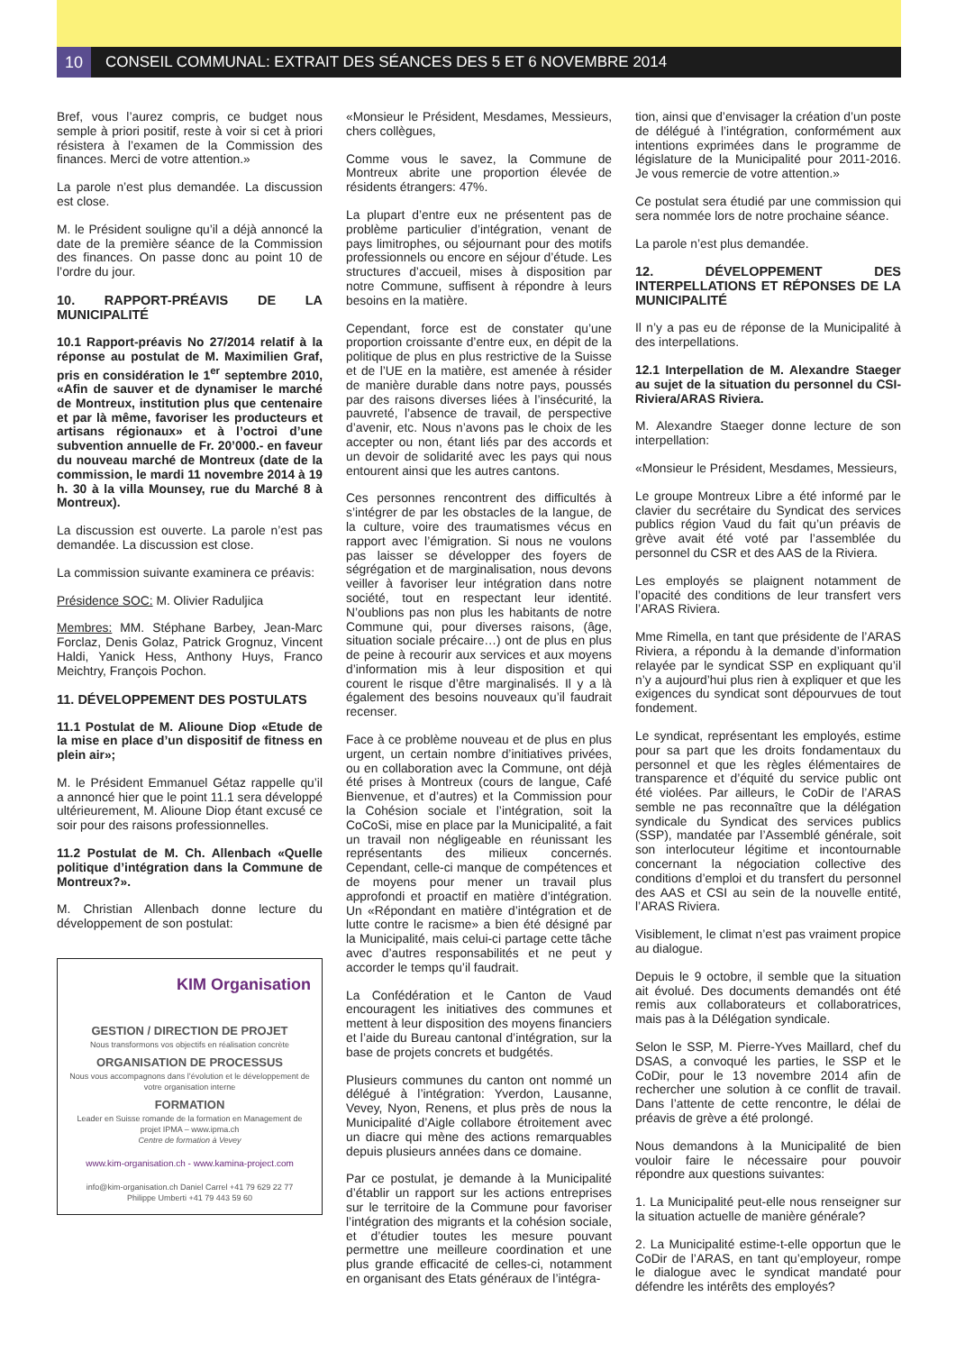10
CONSEIL COMMUNAL: EXTRAIT DES SÉANCES DES 5 ET 6 NOVEMBRE 2014
Bref, vous l’aurez compris, ce budget nous semple à priori positif, reste à voir si cet à priori résistera à l’examen de la Commission des finances. Merci de votre attention.»
La parole n’est plus demandée. La discussion est close.
M. le Président souligne qu’il a déjà annoncé la date de la première séance de la Commission des finances. On passe donc au point 10 de l’ordre du jour.
10. RAPPORT-PRÉAVIS DE LA MUNICIPALITÉ
10.1 Rapport-préavis No 27/2014 relatif à la réponse au postulat de M. Maximilien Graf, pris en considération le 1<sup>er</sup> septembre 2010, «Afin de sauver et de dynamiser le marché de Montreux, institution plus que centenaire et par là même, favoriser les producteurs et artisans régionaux» et à l’octroi d’une subvention annuelle de Fr. 20’000.- en faveur du nouveau marché de Montreux (date de la commission, le mardi 11 novembre 2014 à 19 h. 30 à la villa Mounsey, rue du Marché 8 à Montreux).
La discussion est ouverte. La parole n’est pas demandée. La discussion est close.
La commission suivante examinera ce préavis:
Présidence SOC: M. Olivier Raduljica
Membres: MM. Stéphane Barbey, Jean-Marc Forclaz, Denis Golaz, Patrick Grognuz, Vincent Haldi, Yanick Hess, Anthony Huys, Franco Meichtry, François Pochon.
11. DÉVELOPPEMENT DES POSTULATS
11.1 Postulat de M. Alioune Diop «Etude de la mise en place d’un dispositif de fitness en plein air»;
M. le Président Emmanuel Gétaz rappelle qu’il a annoncé hier que le point 11.1 sera développé ultérieurement, M. Alioune Diop étant excusé ce soir pour des raisons professionnelles.
11.2 Postulat de M. Ch. Allenbach «Quelle politique d’intégration dans la Commune de Montreux?».
M. Christian Allenbach donne lecture du développement de son postulat:
KIM Organisation
GESTION / DIRECTION DE PROJET
Nous transformons vos objectifs en réalisation concrète
ORGANISATION DE PROCESSUS
Nous vous accompagnons dans l’évolution et le développement de votre organisation interne
FORMATION
Leader en Suisse romande de la formation en Management de projet IPMA – www.ipma.ch
Centre de formation à Vevey
www.kim-organisation.ch - www.kamina-project.com
info@kim-organisation.ch Daniel Carrel +41 79 629 22 77
Philippe Umberti +41 79 443 59 60
«Monsieur le Président, Mesdames, Messieurs, chers collègues,
Comme vous le savez, la Commune de Montreux abrite une proportion élevée de résidents étrangers: 47%.
La plupart d’entre eux ne présentent pas de problème particulier d’intégration, venant de pays limitrophes, ou séjournant pour des motifs professionnels ou encore en séjour d’étude. Les structures d’accueil, mises à disposition par notre Commune, suffisent à répondre à leurs besoins en la matière.
Cependant, force est de constater qu’une proportion croissante d’entre eux, en dépit de la politique de plus en plus restrictive de la Suisse et de l’UE en la matière, est amenée à résider de manière durable dans notre pays, poussés par des raisons diverses liées à l’insécurité, la pauvreté, l’absence de travail, de perspective d’avenir, etc. Nous n’avons pas le choix de les accepter ou non, étant liés par des accords et un devoir de solidarité avec les pays qui nous entourent ainsi que les autres cantons.
Ces personnes rencontrent des difficultés à s’intégrer de par les obstacles de la langue, de la culture, voire des traumatismes vécus en rapport avec l’émigration. Si nous ne voulons pas laisser se développer des foyers de ségrégation et de marginalisation, nous devons veiller à favoriser leur intégration dans notre société, tout en respectant leur identité. N’oublions pas non plus les habitants de notre Commune qui, pour diverses raisons, (âge, situation sociale précaire…) ont de plus en plus de peine à recourir aux services et aux moyens d’information mis à leur disposition et qui courent le risque d’être marginalisés. Il y a là également des besoins nouveaux qu’il faudrait recenser.
Face à ce problème nouveau et de plus en plus urgent, un certain nombre d’initiatives privées, ou en collaboration avec la Commune, ont déjà été prises à Montreux (cours de langue, Café Bienvenue, et d’autres) et la Commission pour la Cohésion sociale et l’intégration, soit la CoCoSi, mise en place par la Municipalité, a fait un travail non négligeable en réunissant les représentants des milieux concernés. Cependant, celle-ci manque de compétences et de moyens pour mener un travail plus approfondi et proactif en matière d’intégration. Un «Répondant en matière d’intégration et de lutte contre le racisme» a bien été désigné par la Municipalité, mais celui-ci partage cette tâche avec d’autres responsabilités et ne peut y accorder le temps qu’il faudrait.
La Confédération et le Canton de Vaud encouragent les initiatives des communes et mettent à leur disposition des moyens financiers et l’aide du Bureau cantonal d’intégration, sur la base de projets concrets et budgétés.
Plusieurs communes du canton ont nommé un délégué à l’intégration: Yverdon, Lausanne, Vevey, Nyon, Renens, et plus près de nous la Municipalité d’Aigle collabore étroitement avec un diacre qui mène des actions remarquables depuis plusieurs années dans ce domaine.
Par ce postulat, je demande à la Municipalité d’établir un rapport sur les actions entreprises sur le territoire de la Commune pour favoriser l’intégration des migrants et la cohésion sociale, et d’étudier toutes les mesure pouvant permettre une meilleure coordination et une plus grande efficacité de celles-ci, notamment en organisant des Etats généraux de l’intégra-
tion, ainsi que d’envisager la création d’un poste de délégué à l’intégration, conformément aux intentions exprimées dans le programme de législature de la Municipalité pour 2011-2016. Je vous remercie de votre attention.»
Ce postulat sera étudié par une commission qui sera nommée lors de notre prochaine séance.
La parole n’est plus demandée.
12. DÉVELOPPEMENT DES INTERPELLATIONS ET RÉPONSES DE LA MUNICIPALITÉ
Il n’y a pas eu de réponse de la Municipalité à des interpellations.
12.1 Interpellation de M. Alexandre Staeger au sujet de la situation du personnel du CSI-Riviera/ARAS Riviera.
M. Alexandre Staeger donne lecture de son interpellation:
«Monsieur le Président, Mesdames, Messieurs,
Le groupe Montreux Libre a été informé par le clavier du secrétaire du Syndicat des services publics région Vaud du fait qu’un préavis de grève avait été voté par l’assemblée du personnel du CSR et des AAS de la Riviera.
Les employés se plaignent notamment de l’opacité des conditions de leur transfert vers l’ARAS Riviera.
Mme Rimella, en tant que présidente de l’ARAS Riviera, a répondu à la demande d’information relayée par le syndicat SSP en expliquant qu’il n’y a aujourd’hui plus rien à expliquer et que les exigences du syndicat sont dépourvues de tout fondement.
Le syndicat, représentant les employés, estime pour sa part que les droits fondamentaux du personnel et que les règles élémentaires de transparence et d’équité du service public ont été violées. Par ailleurs, le CoDir de l’ARAS semble ne pas reconnaître que la délégation syndicale du Syndicat des services publics (SSP), mandatée par l’Assemblé générale, soit son interlocuteur légitime et incontournable concernant la négociation collective des conditions d’emploi et du transfert du personnel des AAS et CSI au sein de la nouvelle entité, l’ARAS Riviera.
Visiblement, le climat n’est pas vraiment propice au dialogue.
Depuis le 9 octobre, il semble que la situation ait évolué. Des documents demandés ont été remis aux collaborateurs et collaboratrices, mais pas à la Délégation syndicale.
Selon le SSP, M. Pierre-Yves Maillard, chef du DSAS, a convoqué les parties, le SSP et le CoDir, pour le 13 novembre 2014 afin de rechercher une solution à ce conflit de travail. Dans l’attente de cette rencontre, le délai de préavis de grève a été prolongé.
Nous demandons à la Municipalité de bien vouloir faire le nécessaire pour pouvoir répondre aux questions suivantes:
1. La Municipalité peut-elle nous renseigner sur la situation actuelle de manière générale?
2. La Municipalité estime-t-elle opportun que le CoDir de l’ARAS, en tant qu’employeur, rompe le dialogue avec le syndicat mandaté pour défendre les intérêts des employés?